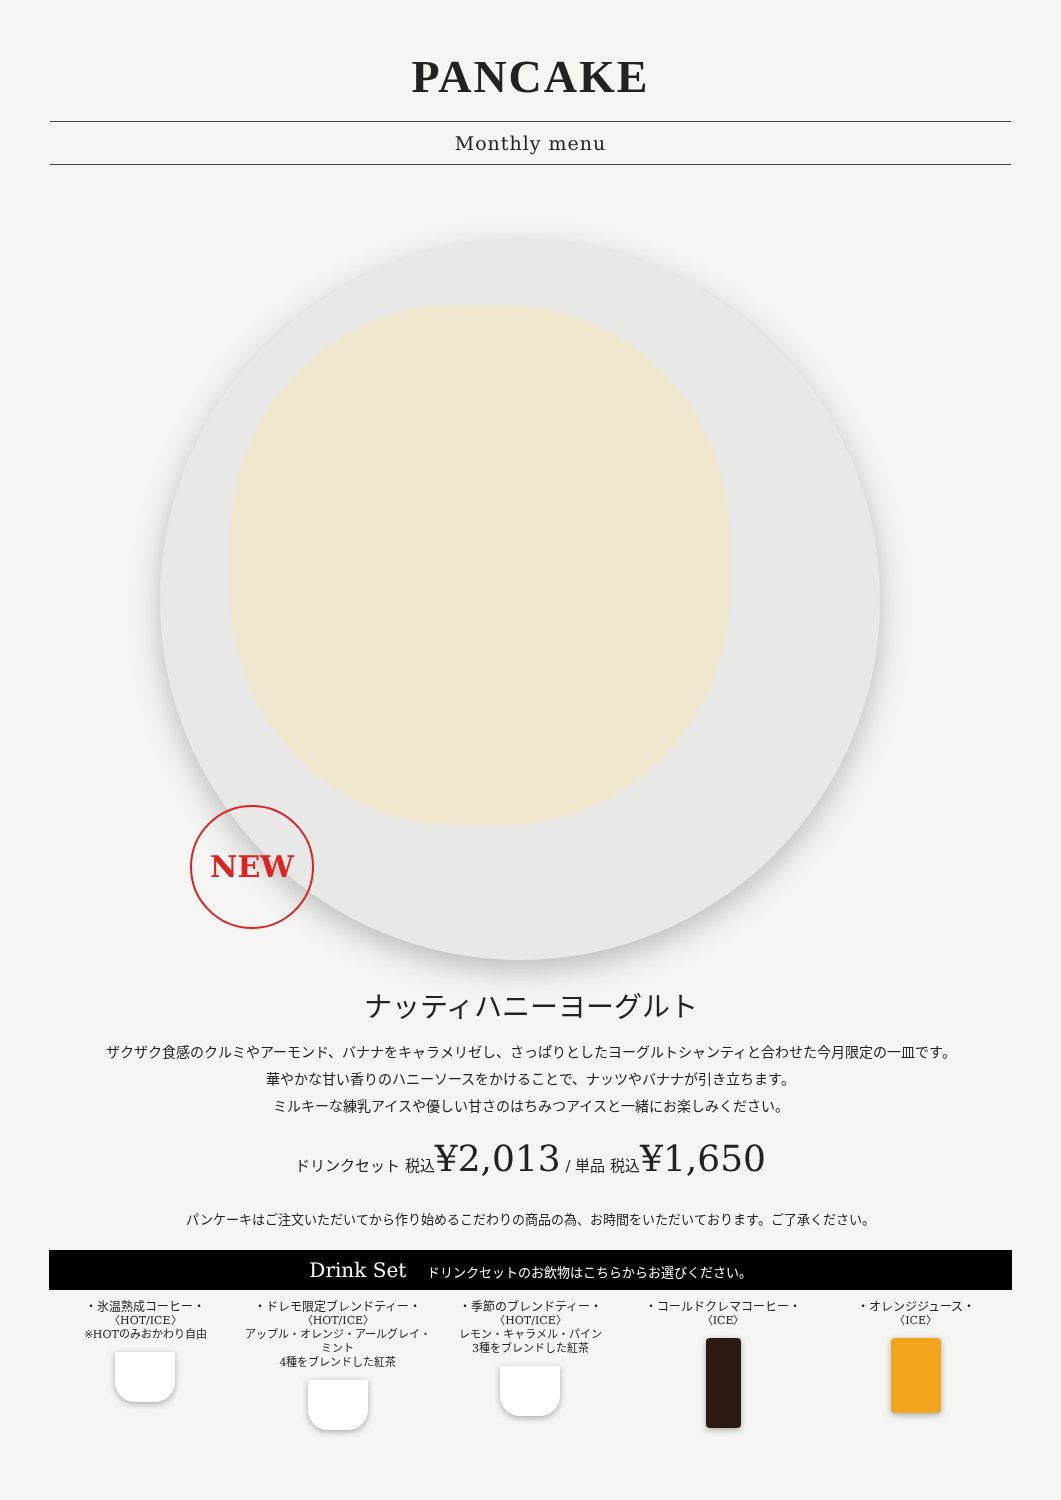PANCAKE
Monthly menu
NEW
ナッティハニーヨーグルト
ザクザク食感のクルミやアーモンド、バナナをキャラメリゼし、さっぱりとしたヨーグルトシャンティと合わせた今月限定の一皿です。
華やかな甘い香りのハニーソースをかけることで、ナッツやバナナが引き立ちます。
ミルキーな練乳アイスや優しい甘さのはちみつアイスと一緒にお楽しみください。
ドリンクセット 税込¥2,013 / 単品 税込¥1,650
パンケーキはご注文いただいてから作り始めるこだわりの商品の為、お時間をいただいております。ご了承ください。
Drink Set ドリンクセットのお飲物はこちらからお選びください。
・氷温熟成コーヒー・
〈HOT/ICE〉
※HOTのみおかわり自由
・ドレモ限定ブレンドティー・
〈HOT/ICE〉
アップル・オレンジ・アールグレイ・ミント
4種をブレンドした紅茶
・季節のブレンドティー・
〈HOT/ICE〉
レモン・キャラメル・パイン
3種をブレンドした紅茶
・コールドクレマコーヒー・
〈ICE〉
・オレンジジュース・
〈ICE〉